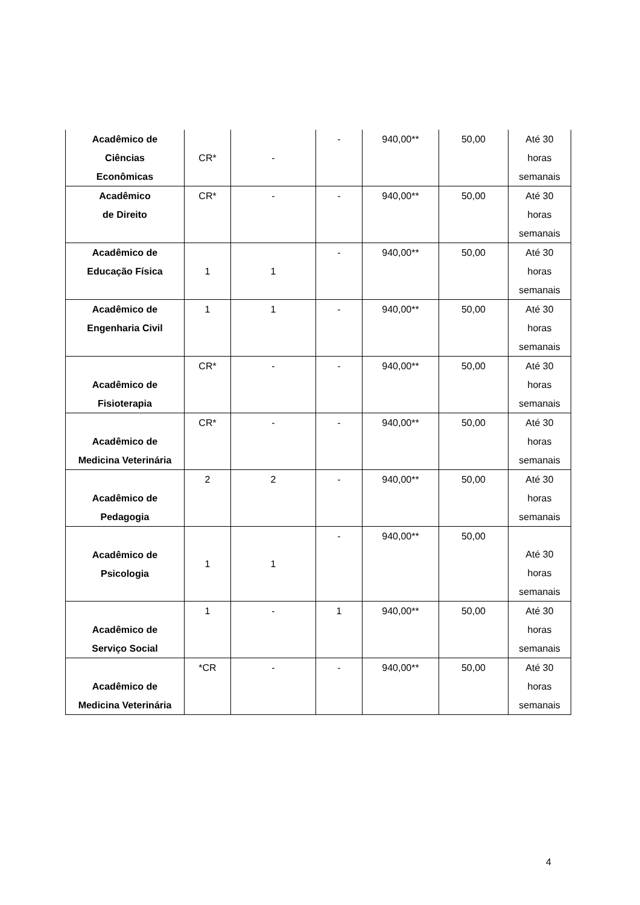| Acadêmico de Ciências Econômicas | CR* | - | - | 940,00** | 50,00 | Até 30 horas semanais |
| Acadêmico de Direito | CR* | - | - | 940,00** | 50,00 | Até 30 horas semanais |
| Acadêmico de Educação Física | 1 | 1 | - | 940,00** | 50,00 | Até 30 horas semanais |
| Acadêmico de Engenharia Civil | 1 | 1 | - | 940,00** | 50,00 | Até 30 horas semanais |
| Acadêmico de Fisioterapia | CR* | - | - | 940,00** | 50,00 | Até 30 horas semanais |
| Acadêmico de Medicina Veterinária | CR* | - | - | 940,00** | 50,00 | Até 30 horas semanais |
| Acadêmico de Pedagogia | 2 | 2 | - | 940,00** | 50,00 | Até 30 horas semanais |
| Acadêmico de Psicologia | 1 | 1 | - | 940,00** | 50,00 | Até 30 horas semanais |
| Acadêmico de Serviço Social | 1 | - | 1 | 940,00** | 50,00 | Até 30 horas semanais |
| Acadêmico de Medicina Veterinária | *CR | - | - | 940,00** | 50,00 | Até 30 horas semanais |
4